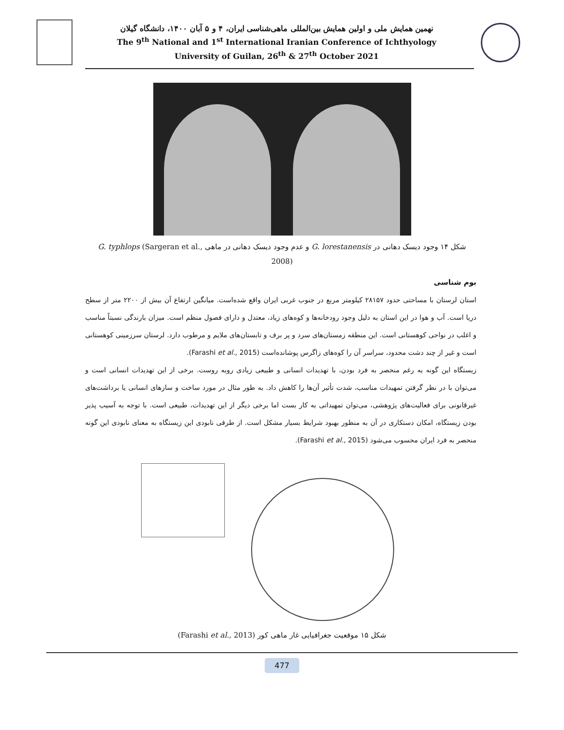نهمین همایش ملی و اولین همایش بین‌المللی ماهی‌شناسی ایران، ۴ و ۵ آبان ۱۴۰۰، دانشگاه گیلان
The 9<sup>th</sup> National and 1<sup>st</sup> International Iranian Conference of Ichthyology
University of Guilan, 26<sup>th</sup> & 27<sup>th</sup> October 2021
شکل ۱۴ وجود دیسک دهانی در G. lorestanensis و عدم وجود دیسک دهانی در ماهی G. typhlops (Sargeran et al., 2008)
بوم شناسی
استان لرستان با مساحتی حدود ۲۸۱۵۷ کیلومتر مربع در جنوب غربی ایران واقع شده‌است. میانگین ارتفاع آن بیش از ۲۲۰۰ متر از سطح دریا است. آب و هوا در این استان به دلیل وجود رودخانه‌ها و کوه‌های زیاد، معتدل و دارای فصول منظم است. میزان بارندگی نسبتاً مناسب و اغلب در نواحی کوهستانی است. این منطقه زمستان‌های سرد و پر برف و تابستان‌های ملایم و مرطوب دارد. لرستان سرزمینی کوهستانی است و غیر از چند دشت محدود، سراسر آن را کوه‌های زاگرس پوشانده‌است (Farashi et al., 2015).
زیستگاه این گونه به رغم منحصر به فرد بودن، با تهدیدات انسانی و طبیعی زیادی روبه روست. برخی از این تهدیدات انسانی است و می‌توان با در نظر گرفتن تمهیدات مناسب، شدت تأثیر آن‌ها را کاهش داد. به طور مثال در مورد ساخت و سازهای انسانی یا برداشت‌های غیرقانونی برای فعالیت‌های پژوهشی، می‌توان تمهیداتی به کار بست اما برخی دیگر از این تهدیدات، طبیعی است. با توجه به آسیب پذیر بودن زیستگاه، امکان دستکاری در آن به منظور بهبود شرایط بسیار مشکل است. از طرفی نابودی این زیستگاه به معنای نابودی این گونه منحصر به فرد ایران محسوب می‌شود (Farashi et al., 2015).
شکل ۱۵ موقعیت جغرافیایی غار ماهی کور (Farashi et al., 2013)
477